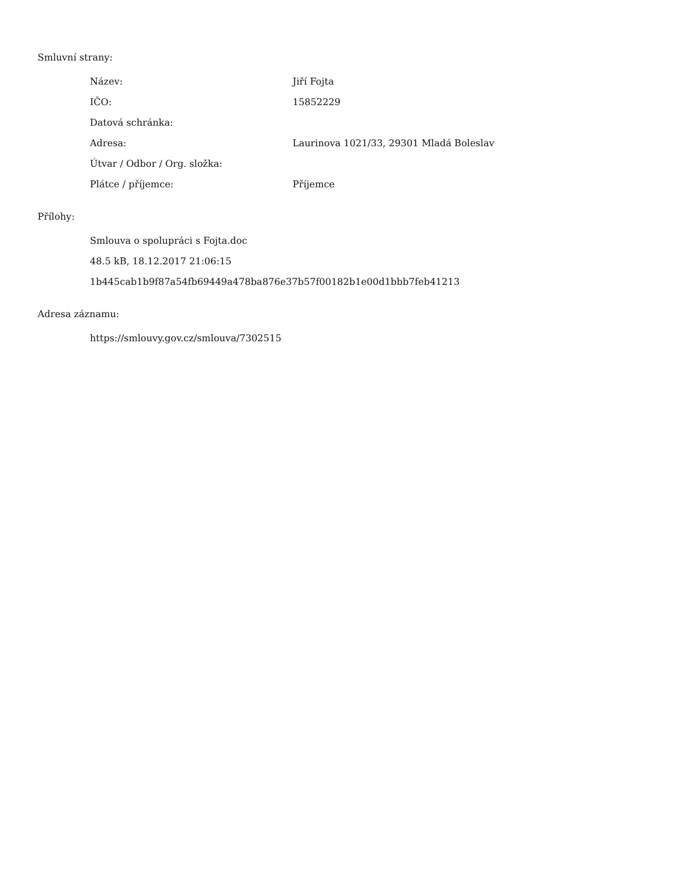Smluvní strany:
| Název: | Jiří Fojta |
| IČO: | 15852229 |
| Datová schránka: | |
| Adresa: | Laurinova 1021/33, 29301 Mladá Boleslav |
| Útvar / Odbor / Org. složka: | |
| Plátce / příjemce: | Příjemce |
Přílohy:
Smlouva o spolupráci s Fojta.doc
48.5 kB, 18.12.2017 21:06:15
1b445cab1b9f87a54fb69449a478ba876e37b57f00182b1e00d1bbb7feb41213
Adresa záznamu:
https://smlouvy.gov.cz/smlouva/7302515